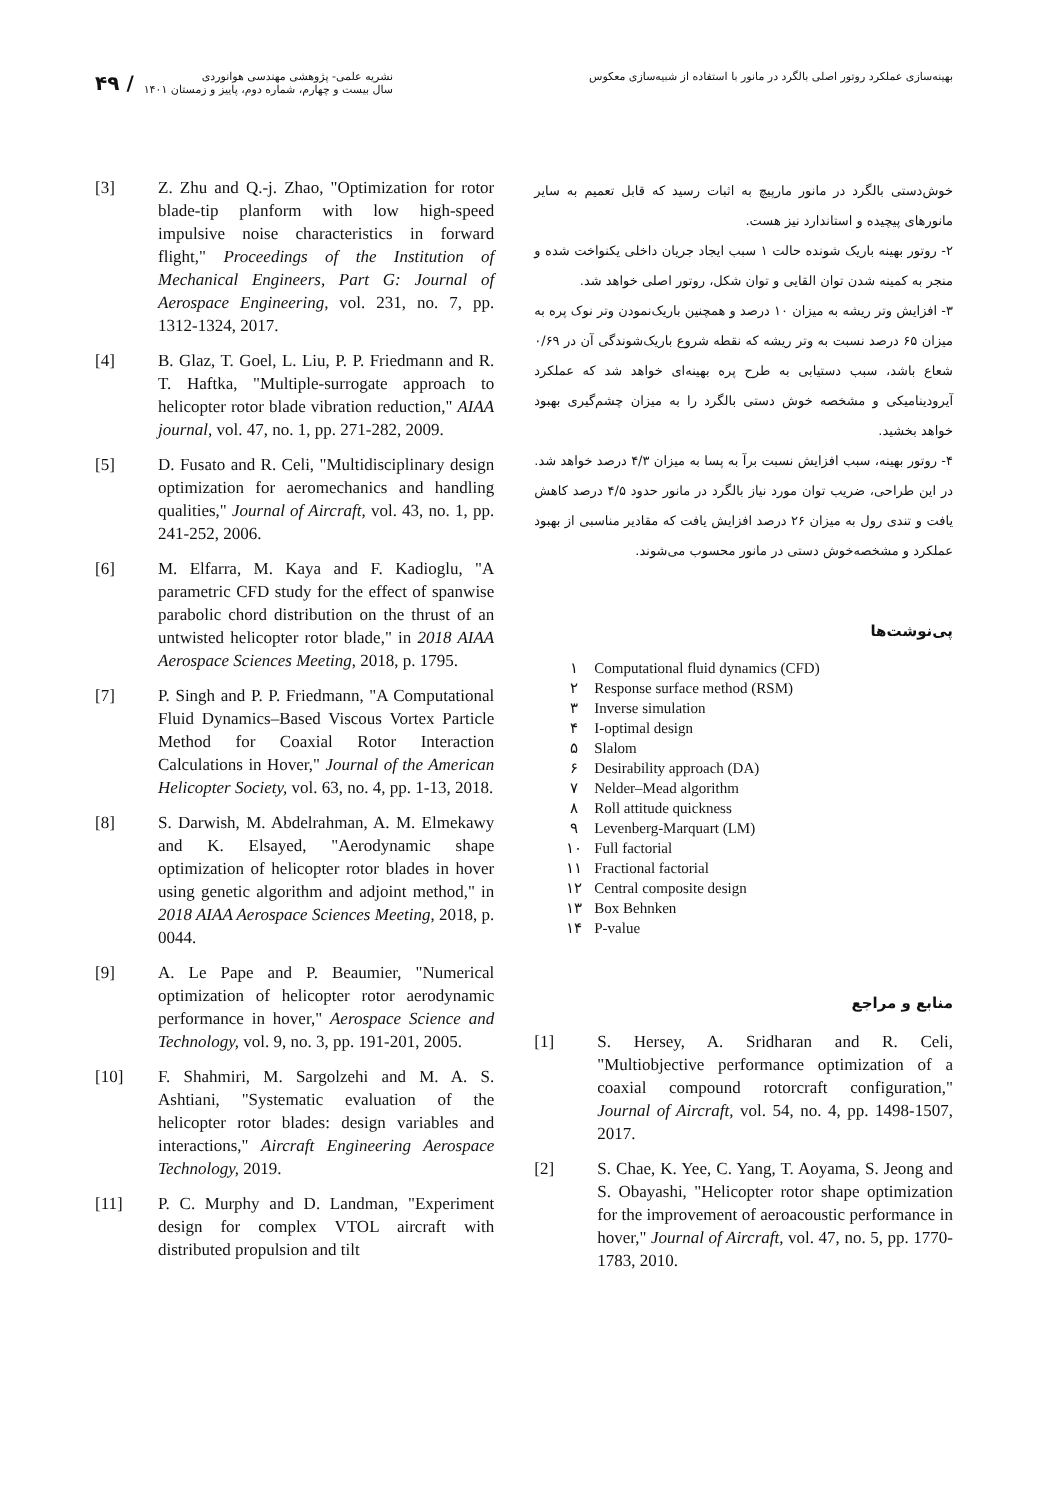بهینه‌سازی عملکرد روتور اصلی بالگرد در مانور با استفاده از شبیه‌سازی معکوس
۴۹ /
نشریه علمی- پژوهشی مهندسی هوانوردی
سال بیست و چهارم، شماره دوم، پاییز و زمستان ۱۴۰۱
خوش‌دستی بالگرد در مانور مارپیچ به اثبات رسید که قابل تعمیم به سایر مانورهای پیچیده و استاندارد نیز هست.
۲- روتور بهینه باریک شونده حالت ۱ سبب ایجاد جریان داخلی یکنواخت شده و منجر به کمینه شدن توان القایی و توان شکل، روتور اصلی خواهد شد.
۳- افزایش وتر ریشه به میزان ۱۰ درصد و همچنین باریک‌نمودن وتر نوک پره به میزان ۶۵ درصد نسبت به وتر ریشه که نقطه شروع باریک‌شوندگی آن در ۰/۶۹ شعاع باشد، سبب دستیابی به طرح پره بهینه‌ای خواهد شد که عملکرد آیرودینامیکی و مشخصه خوش دستی بالگرد را به میزان چشم‌گیری بهبود خواهد بخشید.
۴- روتور بهینه، سبب افزایش نسبت برآ به پسا به میزان ۴/۳ درصد خواهد شد. در این طراحی، ضریب توان مورد نیاز بالگرد در مانور حدود ۴/۵ درصد کاهش یافت و تندی رول به میزان ۲۶ درصد افزایش یافت که مقادیر مناسبی از بهبود عملکرد و مشخصه‌خوش دستی در مانور محسوب می‌شوند.
پی‌نوشت‌ها
۱ Computational fluid dynamics (CFD)
۲ Response surface method (RSM)
۳ Inverse simulation
۴ I-optimal design
۵ Slalom
۶ Desirability approach (DA)
۷ Nelder–Mead algorithm
۸ Roll attitude quickness
۹ Levenberg-Marquart (LM)
۱۰ Full factorial
۱۱ Fractional factorial
۱۲ Central composite design
۱۳ Box Behnken
۱۴ P-value
منابع و مراجع
[1] S. Hersey, A. Sridharan and R. Celi, "Multiobjective performance optimization of a coaxial compound rotorcraft configuration," Journal of Aircraft, vol. 54, no. 4, pp. 1498-1507, 2017.
[2] S. Chae, K. Yee, C. Yang, T. Aoyama, S. Jeong and S. Obayashi, "Helicopter rotor shape optimization for the improvement of aeroacoustic performance in hover," Journal of Aircraft, vol. 47, no. 5, pp. 1770-1783, 2010.
[3] Z. Zhu and Q.-j. Zhao, "Optimization for rotor blade-tip planform with low high-speed impulsive noise characteristics in forward flight," Proceedings of the Institution of Mechanical Engineers, Part G: Journal of Aerospace Engineering, vol. 231, no. 7, pp. 1312-1324, 2017.
[4] B. Glaz, T. Goel, L. Liu, P. P. Friedmann and R. T. Haftka, "Multiple-surrogate approach to helicopter rotor blade vibration reduction," AIAA journal, vol. 47, no. 1, pp. 271-282, 2009.
[5] D. Fusato and R. Celi, "Multidisciplinary design optimization for aeromechanics and handling qualities," Journal of Aircraft, vol. 43, no. 1, pp. 241-252, 2006.
[6] M. Elfarra, M. Kaya and F. Kadioglu, "A parametric CFD study for the effect of spanwise parabolic chord distribution on the thrust of an untwisted helicopter rotor blade," in 2018 AIAA Aerospace Sciences Meeting, 2018, p. 1795.
[7] P. Singh and P. P. Friedmann, "A Computational Fluid Dynamics–Based Viscous Vortex Particle Method for Coaxial Rotor Interaction Calculations in Hover," Journal of the American Helicopter Society, vol. 63, no. 4, pp. 1-13, 2018.
[8] S. Darwish, M. Abdelrahman, A. M. Elmekawy and K. Elsayed, "Aerodynamic shape optimization of helicopter rotor blades in hover using genetic algorithm and adjoint method," in 2018 AIAA Aerospace Sciences Meeting, 2018, p. 0044.
[9] A. Le Pape and P. Beaumier, "Numerical optimization of helicopter rotor aerodynamic performance in hover," Aerospace Science and Technology, vol. 9, no. 3, pp. 191-201, 2005.
[10] F. Shahmiri, M. Sargolzehi and M. A. S. Ashtiani, "Systematic evaluation of the helicopter rotor blades: design variables and interactions," Aircraft Engineering Aerospace Technology, 2019.
[11] P. C. Murphy and D. Landman, "Experiment design for complex VTOL aircraft with distributed propulsion and tilt